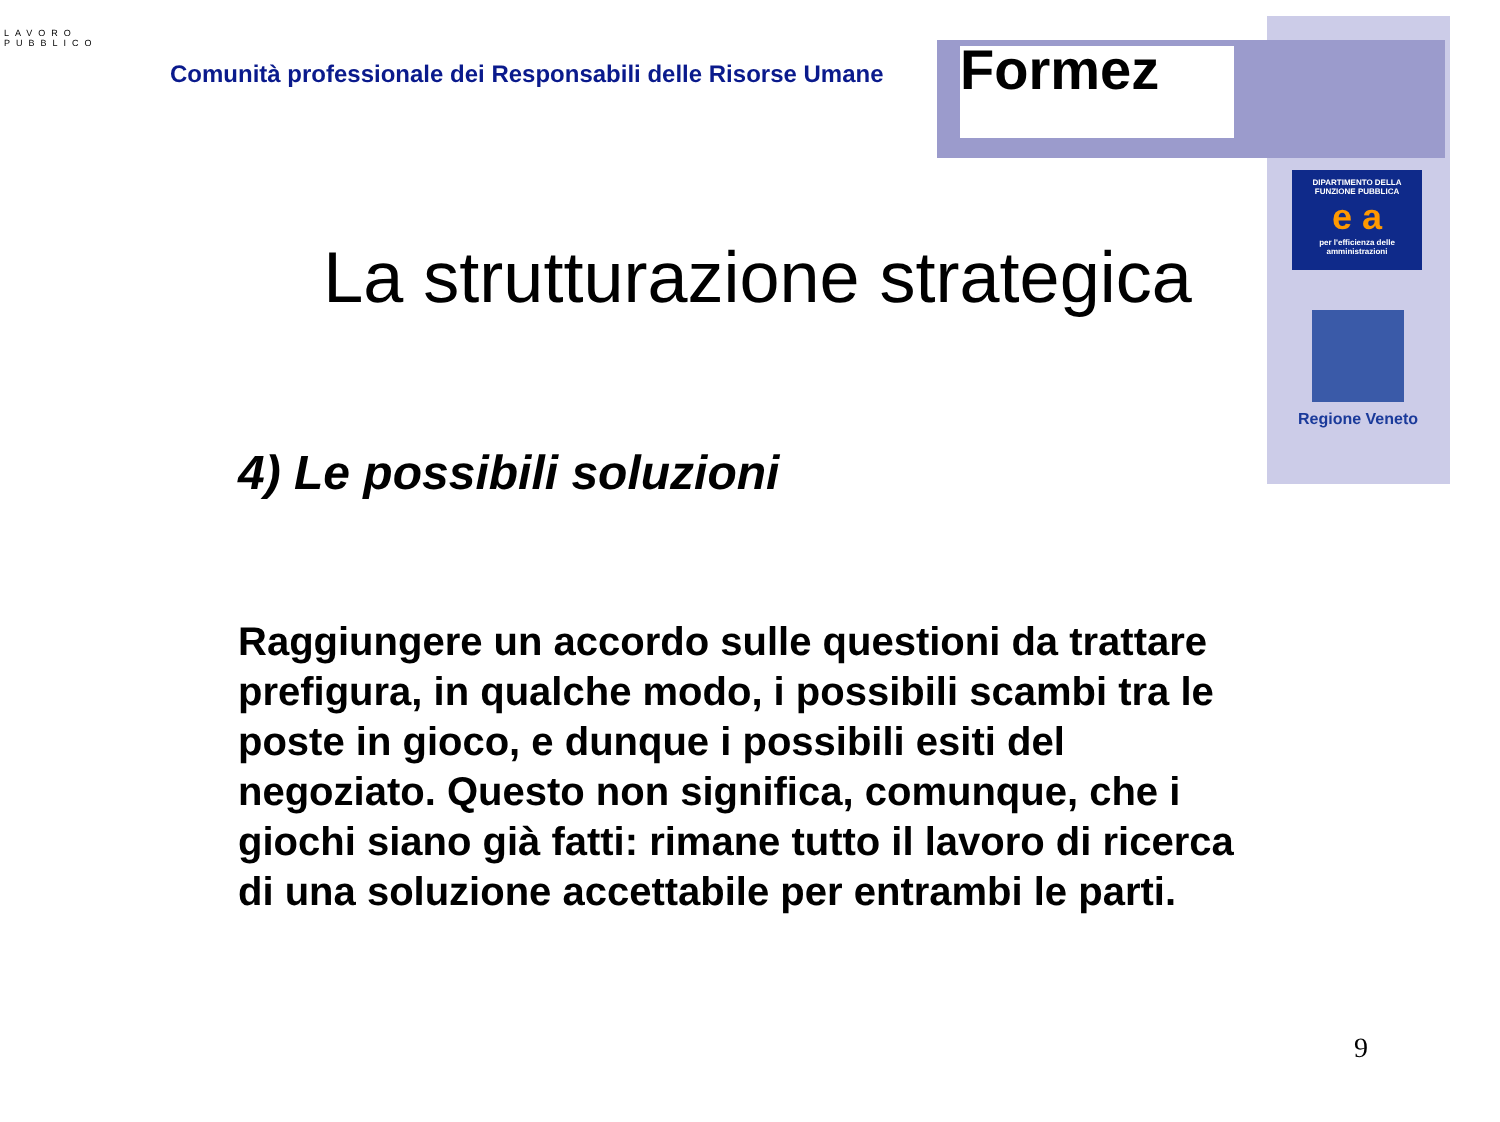LAVORO
PUBBLICO
Comunità professionale dei Responsabili delle Risorse Umane
Formez
DIPARTIMENTO DELLA FUNZIONE PUBBLICA
e a
per l'efficienza delle amministrazioni
Regione Veneto
La strutturazione strategica
4) Le possibili soluzioni
Raggiungere un accordo sulle questioni da trattare prefigura, in qualche modo, i possibili scambi tra le poste in gioco, e dunque i possibili esiti del negoziato. Questo non significa, comunque, che i giochi siano già fatti: rimane tutto il lavoro di ricerca di una soluzione accettabile per entrambi le parti.
9